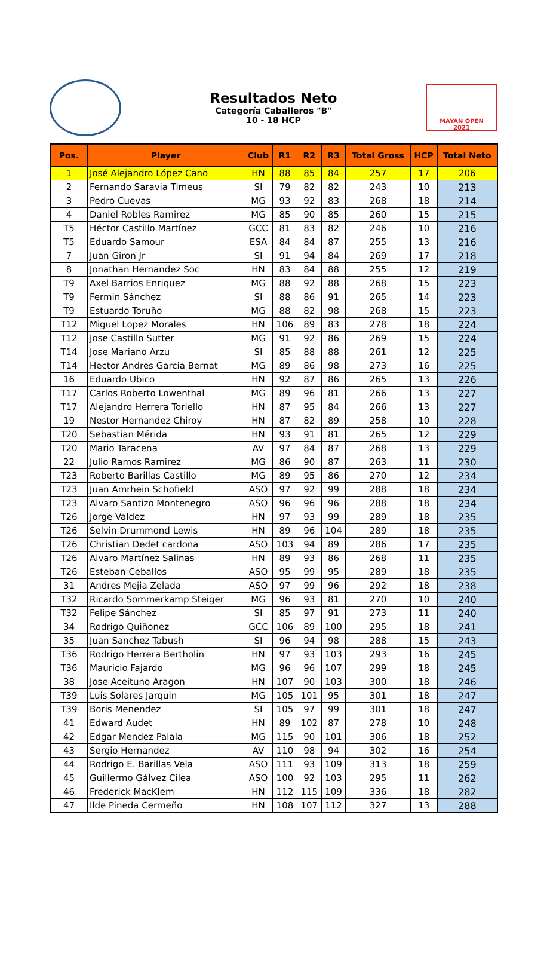Resultados Neto
Categoría Caballeros "B"
10 - 18 HCP
MAYAN OPEN
2021
| Pos. | Player | Club | R1 | R2 | R3 | Total Gross | HCP | Total Neto |
| --- | --- | --- | --- | --- | --- | --- | --- | --- |
| 1 | José Alejandro López Cano | HN | 88 | 85 | 84 | 257 | 17 | 206 |
| 2 | Fernando Saravia Timeus | SI | 79 | 82 | 82 | 243 | 10 | 213 |
| 3 | Pedro Cuevas | MG | 93 | 92 | 83 | 268 | 18 | 214 |
| 4 | Daniel Robles Ramirez | MG | 85 | 90 | 85 | 260 | 15 | 215 |
| T5 | Héctor Castillo Martínez | GCC | 81 | 83 | 82 | 246 | 10 | 216 |
| T5 | Eduardo Samour | ESA | 84 | 84 | 87 | 255 | 13 | 216 |
| 7 | Juan Giron Jr | SI | 91 | 94 | 84 | 269 | 17 | 218 |
| 8 | Jonathan Hernandez Soc | HN | 83 | 84 | 88 | 255 | 12 | 219 |
| T9 | Axel Barrios Enriquez | MG | 88 | 92 | 88 | 268 | 15 | 223 |
| T9 | Fermin Sánchez | SI | 88 | 86 | 91 | 265 | 14 | 223 |
| T9 | Estuardo Toruño | MG | 88 | 82 | 98 | 268 | 15 | 223 |
| T12 | Miguel Lopez Morales | HN | 106 | 89 | 83 | 278 | 18 | 224 |
| T12 | Jose Castillo Sutter | MG | 91 | 92 | 86 | 269 | 15 | 224 |
| T14 | Jose Mariano Arzu | SI | 85 | 88 | 88 | 261 | 12 | 225 |
| T14 | Hector Andres Garcia Bernat | MG | 89 | 86 | 98 | 273 | 16 | 225 |
| 16 | Eduardo Ubico | HN | 92 | 87 | 86 | 265 | 13 | 226 |
| T17 | Carlos Roberto Lowenthal | MG | 89 | 96 | 81 | 266 | 13 | 227 |
| T17 | Alejandro Herrera Toriello | HN | 87 | 95 | 84 | 266 | 13 | 227 |
| 19 | Nestor Hernandez Chiroy | HN | 87 | 82 | 89 | 258 | 10 | 228 |
| T20 | Sebastian Mérida | HN | 93 | 91 | 81 | 265 | 12 | 229 |
| T20 | Mario Taracena | AV | 97 | 84 | 87 | 268 | 13 | 229 |
| 22 | Julio Ramos Ramirez | MG | 86 | 90 | 87 | 263 | 11 | 230 |
| T23 | Roberto Barillas Castillo | MG | 89 | 95 | 86 | 270 | 12 | 234 |
| T23 | Juan Amrhein Schofield | ASO | 97 | 92 | 99 | 288 | 18 | 234 |
| T23 | Alvaro Santizo Montenegro | ASO | 96 | 96 | 96 | 288 | 18 | 234 |
| T26 | Jorge Valdez | HN | 97 | 93 | 99 | 289 | 18 | 235 |
| T26 | Selvin Drummond Lewis | HN | 89 | 96 | 104 | 289 | 18 | 235 |
| T26 | Christian Dedet cardona | ASO | 103 | 94 | 89 | 286 | 17 | 235 |
| T26 | Alvaro Martínez Salinas | HN | 89 | 93 | 86 | 268 | 11 | 235 |
| T26 | Esteban Ceballos | ASO | 95 | 99 | 95 | 289 | 18 | 235 |
| 31 | Andres Mejia Zelada | ASO | 97 | 99 | 96 | 292 | 18 | 238 |
| T32 | Ricardo Sommerkamp Steiger | MG | 96 | 93 | 81 | 270 | 10 | 240 |
| T32 | Felipe Sánchez | SI | 85 | 97 | 91 | 273 | 11 | 240 |
| 34 | Rodrigo Quiñonez | GCC | 106 | 89 | 100 | 295 | 18 | 241 |
| 35 | Juan Sanchez Tabush | SI | 96 | 94 | 98 | 288 | 15 | 243 |
| T36 | Rodrigo Herrera Bertholin | HN | 97 | 93 | 103 | 293 | 16 | 245 |
| T36 | Mauricio Fajardo | MG | 96 | 96 | 107 | 299 | 18 | 245 |
| 38 | Jose Aceituno Aragon | HN | 107 | 90 | 103 | 300 | 18 | 246 |
| T39 | Luis Solares Jarquin | MG | 105 | 101 | 95 | 301 | 18 | 247 |
| T39 | Boris Menendez | SI | 105 | 97 | 99 | 301 | 18 | 247 |
| 41 | Edward Audet | HN | 89 | 102 | 87 | 278 | 10 | 248 |
| 42 | Edgar Mendez Palala | MG | 115 | 90 | 101 | 306 | 18 | 252 |
| 43 | Sergio Hernandez | AV | 110 | 98 | 94 | 302 | 16 | 254 |
| 44 | Rodrigo E. Barillas Vela | ASO | 111 | 93 | 109 | 313 | 18 | 259 |
| 45 | Guillermo Gálvez Cilea | ASO | 100 | 92 | 103 | 295 | 11 | 262 |
| 46 | Frederick MacKlem | HN | 112 | 115 | 109 | 336 | 18 | 282 |
| 47 | Ilde Pineda Cermeño | HN | 108 | 107 | 112 | 327 | 13 | 288 |